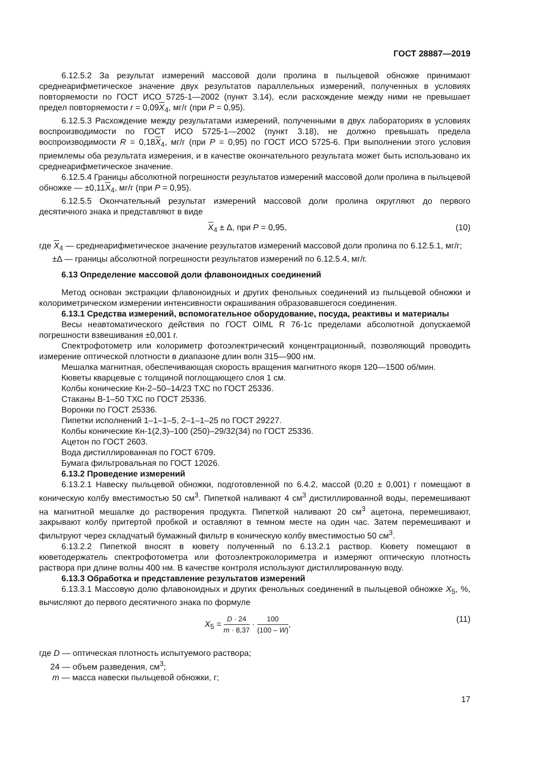ГОСТ 28887—2019
6.12.5.2 За результат измерений массовой доли пролина в пыльцевой обножке принимают среднеарифметическое значение двух результатов параллельных измерений, полученных в условиях повторяемости по ГОСТ ИСО 5725-1—2002 (пункт 3.14), если расхождение между ними не превышает предел повторяемости r = 0,09X<sub>4</sub>, мг/г (при P = 0,95).
6.12.5.3 Расхождение между результатами измерений, полученными в двух лабораториях в условиях воспроизводимости по ГОСТ ИСО 5725-1—2002 (пункт 3.18), не должно превышать предела воспроизводимости R = 0,18X<sub>4</sub>, мг/г (при P = 0,95) по ГОСТ ИСО 5725-6. При выполнении этого условия приемлемы оба результата измерения, и в качестве окончательного результата может быть использовано их среднеарифметическое значение.
6.12.5.4 Границы абсолютной погрешности результатов измерений массовой доли пролина в пыльцевой обножке — ±0,11X<sub>4</sub>, мг/г (при P = 0,95).
6.12.5.5 Окончательный результат измерений массовой доли пролина округляют до первого десятичного знака и представляют в виде
X<sub>4</sub> ± Δ, при P = 0,95, (10)
где X<sub>4</sub> — среднеарифметическое значение результатов измерений массовой доли пролина по 6.12.5.1, мг/г;
±Δ — границы абсолютной погрешности результатов измерений по 6.12.5.4, мг/г.
6.13 Определение массовой доли флавоноидных соединений
Метод основан экстракции флавоноидных и других фенольных соединений из пыльцевой обножки и колориметрическом измерении интенсивности окрашивания образовавшегося соединения.
6.13.1 Средства измерений, вспомогательное оборудование, посуда, реактивы и материалы
Весы неавтоматического действия по ГОСТ OIML R 76-1с пределами абсолютной допускаемой погрешности взвешивания ±0,001 г.
Спектрофотометр или колориметр фотоэлектрический концентрационный, позволяющий проводить измерение оптической плотности в диапазоне длин волн 315—900 нм.
Мешалка магнитная, обеспечивающая скорость вращения магнитного якоря 120—1500 об/мин.
Кюветы кварцевые с толщиной поглощающего слоя 1 см.
Колбы конические Кн-2–50–14/23 ТХС по ГОСТ 25336.
Стаканы В-1–50 ТХС по ГОСТ 25336.
Воронки по ГОСТ 25336.
Пипетки исполнений 1–1–1–5, 2–1–1–25 по ГОСТ 29227.
Колбы конические Кн-1(2,3)–100 (250)–29/32(34) по ГОСТ 25336.
Ацетон по ГОСТ 2603.
Вода дистиллированная по ГОСТ 6709.
Бумага фильтровальная по ГОСТ 12026.
6.13.2 Проведение измерений
6.13.2.1 Навеску пыльцевой обножки, подготовленной по 6.4.2, массой (0,20 ± 0,001) г помещают в коническую колбу вместимостью 50 см<sup>3</sup>. Пипеткой наливают 4 см<sup>3</sup> дистиллированной воды, перемешивают на магнитной мешалке до растворения продукта. Пипеткой наливают 20 см<sup>3</sup> ацетона, перемешивают, закрывают колбу притертой пробкой и оставляют в темном месте на один час. Затем перемешивают и фильтруют через складчатый бумажный фильтр в коническую колбу вместимостью 50 см<sup>3</sup>.
6.13.2.2 Пипеткой вносят в кювету полученный по 6.13.2.1 раствор. Кювету помещают в кюветодержатель спектрофотометра или фотоэлектроколориметра и измеряют оптическую плотность раствора при длине волны 400 нм. В качестве контроля используют дистиллированную воду.
6.13.3 Обработка и представление результатов измерений
6.13.3.1 Массовую долю флавоноидных и других фенольных соединений в пыльцевой обножке X<sub>5</sub>, %, вычисляют до первого десятичного знака по формуле
X<sub>5</sub> = D · 24 m · 8,37 · 100 (100 – W), (11)
где D — оптическая плотность испытуемого раствора;
24 — объем разведения, см<sup>3</sup>;
m — масса навески пыльцевой обножки, г;
17